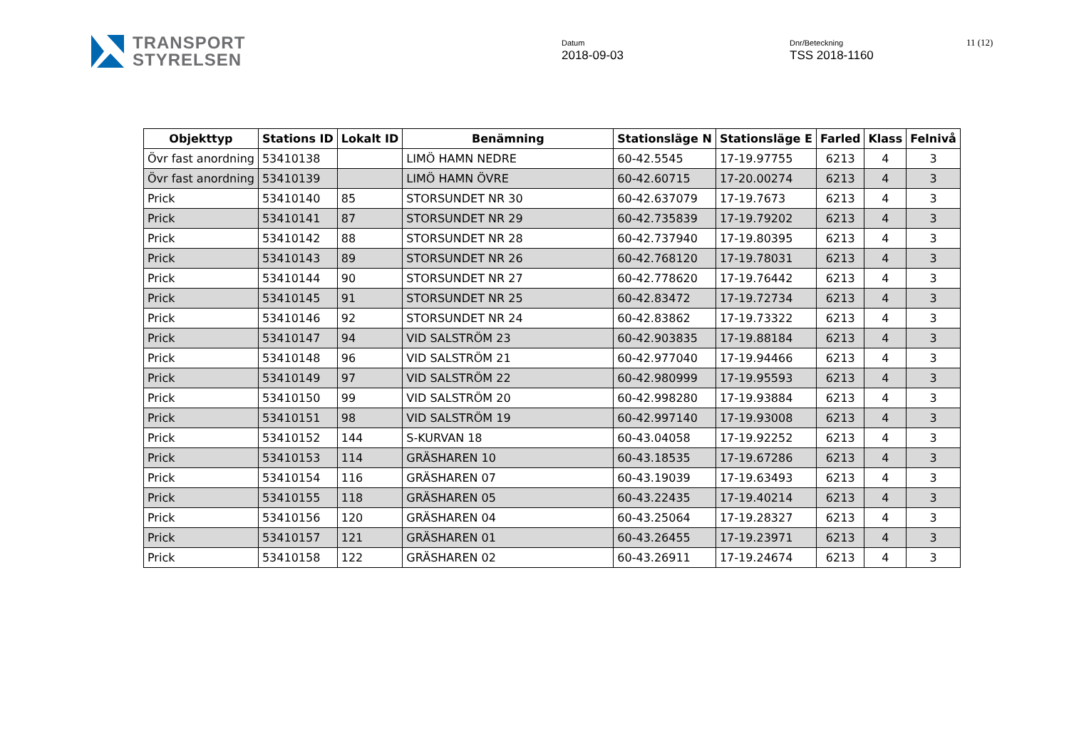TRANSPORT
STYRELSEN
Datum
2018-09-03
Dnr/Beteckning
TSS 2018-1160
11 (12)
| Objekttyp | Stations ID | Lokalt ID | Benämning | Stationsläge N | Stationsläge E | Farled | Klass | Felnivå |
| --- | --- | --- | --- | --- | --- | --- | --- | --- |
| Övr fast anordning | 53410138 | | LIMÖ HAMN NEDRE | 60-42.5545 | 17-19.97755 | 6213 | 4 | 3 |
| Övr fast anordning | 53410139 | | LIMÖ HAMN ÖVRE | 60-42.60715 | 17-20.00274 | 6213 | 4 | 3 |
| Prick | 53410140 | 85 | STORSUNDET NR 30 | 60-42.637079 | 17-19.7673 | 6213 | 4 | 3 |
| Prick | 53410141 | 87 | STORSUNDET NR 29 | 60-42.735839 | 17-19.79202 | 6213 | 4 | 3 |
| Prick | 53410142 | 88 | STORSUNDET NR 28 | 60-42.737940 | 17-19.80395 | 6213 | 4 | 3 |
| Prick | 53410143 | 89 | STORSUNDET NR 26 | 60-42.768120 | 17-19.78031 | 6213 | 4 | 3 |
| Prick | 53410144 | 90 | STORSUNDET NR 27 | 60-42.778620 | 17-19.76442 | 6213 | 4 | 3 |
| Prick | 53410145 | 91 | STORSUNDET NR 25 | 60-42.83472 | 17-19.72734 | 6213 | 4 | 3 |
| Prick | 53410146 | 92 | STORSUNDET NR 24 | 60-42.83862 | 17-19.73322 | 6213 | 4 | 3 |
| Prick | 53410147 | 94 | VID SALSTRÖM 23 | 60-42.903835 | 17-19.88184 | 6213 | 4 | 3 |
| Prick | 53410148 | 96 | VID SALSTRÖM 21 | 60-42.977040 | 17-19.94466 | 6213 | 4 | 3 |
| Prick | 53410149 | 97 | VID SALSTRÖM 22 | 60-42.980999 | 17-19.95593 | 6213 | 4 | 3 |
| Prick | 53410150 | 99 | VID SALSTRÖM 20 | 60-42.998280 | 17-19.93884 | 6213 | 4 | 3 |
| Prick | 53410151 | 98 | VID SALSTRÖM 19 | 60-42.997140 | 17-19.93008 | 6213 | 4 | 3 |
| Prick | 53410152 | 144 | S-KURVAN 18 | 60-43.04058 | 17-19.92252 | 6213 | 4 | 3 |
| Prick | 53410153 | 114 | GRÄSHAREN 10 | 60-43.18535 | 17-19.67286 | 6213 | 4 | 3 |
| Prick | 53410154 | 116 | GRÄSHAREN 07 | 60-43.19039 | 17-19.63493 | 6213 | 4 | 3 |
| Prick | 53410155 | 118 | GRÄSHAREN 05 | 60-43.22435 | 17-19.40214 | 6213 | 4 | 3 |
| Prick | 53410156 | 120 | GRÄSHAREN 04 | 60-43.25064 | 17-19.28327 | 6213 | 4 | 3 |
| Prick | 53410157 | 121 | GRÄSHAREN 01 | 60-43.26455 | 17-19.23971 | 6213 | 4 | 3 |
| Prick | 53410158 | 122 | GRÄSHAREN 02 | 60-43.26911 | 17-19.24674 | 6213 | 4 | 3 |